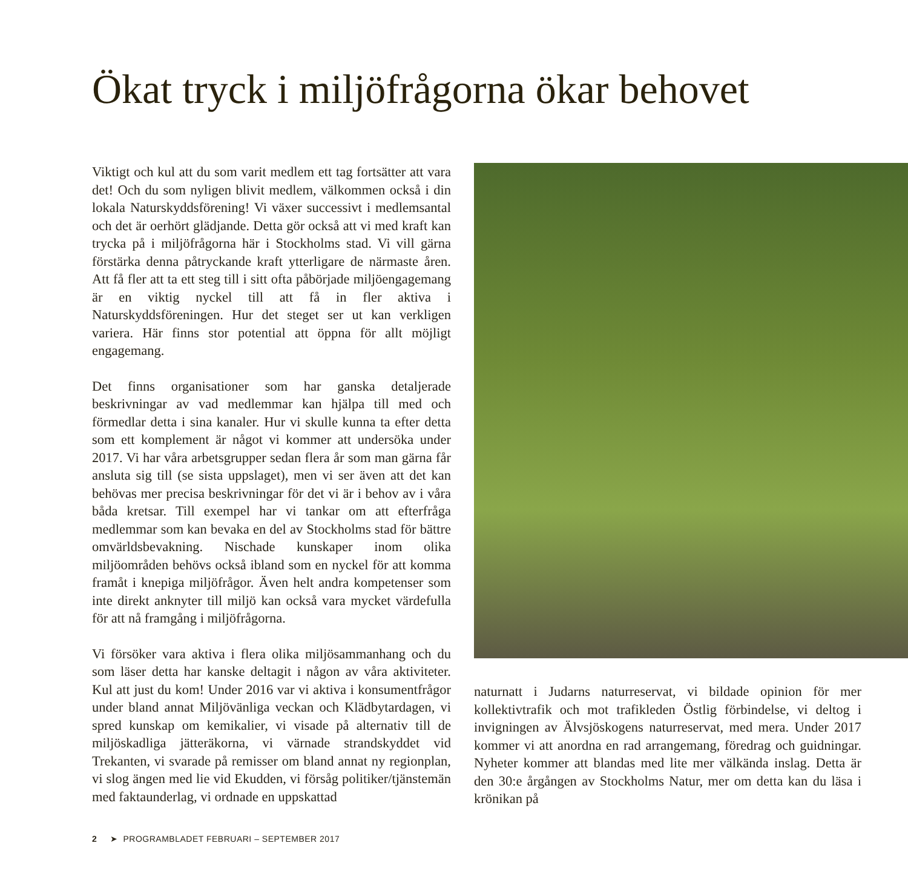Ökat tryck i miljöfrågorna ökar behovet
Viktigt och kul att du som varit medlem ett tag fortsätter att vara det! Och du som nyligen blivit medlem, välkommen också i din lokala Naturskyddsförening! Vi växer successivt i medlemsantal och det är oerhört glädjande. Detta gör också att vi med kraft kan trycka på i miljöfrågorna här i Stockholms stad. Vi vill gärna förstärka denna påtryckande kraft ytterligare de närmaste åren. Att få fler att ta ett steg till i sitt ofta påbörjade miljöengagemang är en viktig nyckel till att få in fler aktiva i Naturskyddsföreningen. Hur det steget ser ut kan verkligen variera. Här finns stor potential att öppna för allt möjligt engagemang.
Det finns organisationer som har ganska detaljerade beskrivningar av vad medlemmar kan hjälpa till med och förmedlar detta i sina kanaler. Hur vi skulle kunna ta efter detta som ett komplement är något vi kommer att undersöka under 2017. Vi har våra arbetsgrupper sedan flera år som man gärna får ansluta sig till (se sista uppslaget), men vi ser även att det kan behövas mer precisa beskrivningar för det vi är i behov av i våra båda kretsar. Till exempel har vi tankar om att efterfråga medlemmar som kan bevaka en del av Stockholms stad för bättre omvärldsbevakning. Nischade kunskaper inom olika miljöområden behövs också ibland som en nyckel för att komma framåt i knepiga miljöfrågor. Även helt andra kompetenser som inte direkt anknyter till miljö kan också vara mycket värdefulla för att nå framgång i miljöfrågorna.
Vi försöker vara aktiva i flera olika miljösammanhang och du som läser detta har kanske deltagit i någon av våra aktiviteter. Kul att just du kom! Under 2016 var vi aktiva i konsumentfrågor under bland annat Miljövänliga veckan och Klädbytardagen, vi spred kunskap om kemikalier, vi visade på alternativ till de miljöskadliga jätteräkorna, vi värnade strandskyddet vid Trekanten, vi svarade på remisser om bland annat ny regionplan, vi slog ängen med lie vid Ekudden, vi försåg politiker/tjänstemän med faktaunderlag, vi ordnade en uppskattad
naturnatt i Judarns naturreservat, vi bildade opinion för mer kollektivtrafik och mot trafikleden Östlig förbindelse, vi deltog i invigningen av Älvsjöskogens naturreservat, med mera. Under 2017 kommer vi att anordna en rad arrangemang, föredrag och guidningar. Nyheter kommer att blandas med lite mer välkända inslag. Detta är den 30:e årgången av Stockholms Natur, mer om detta kan du läsa i krönikan på
2 ➤ PROGRAMBLADET FEBRUARI – SEPTEMBER 2017